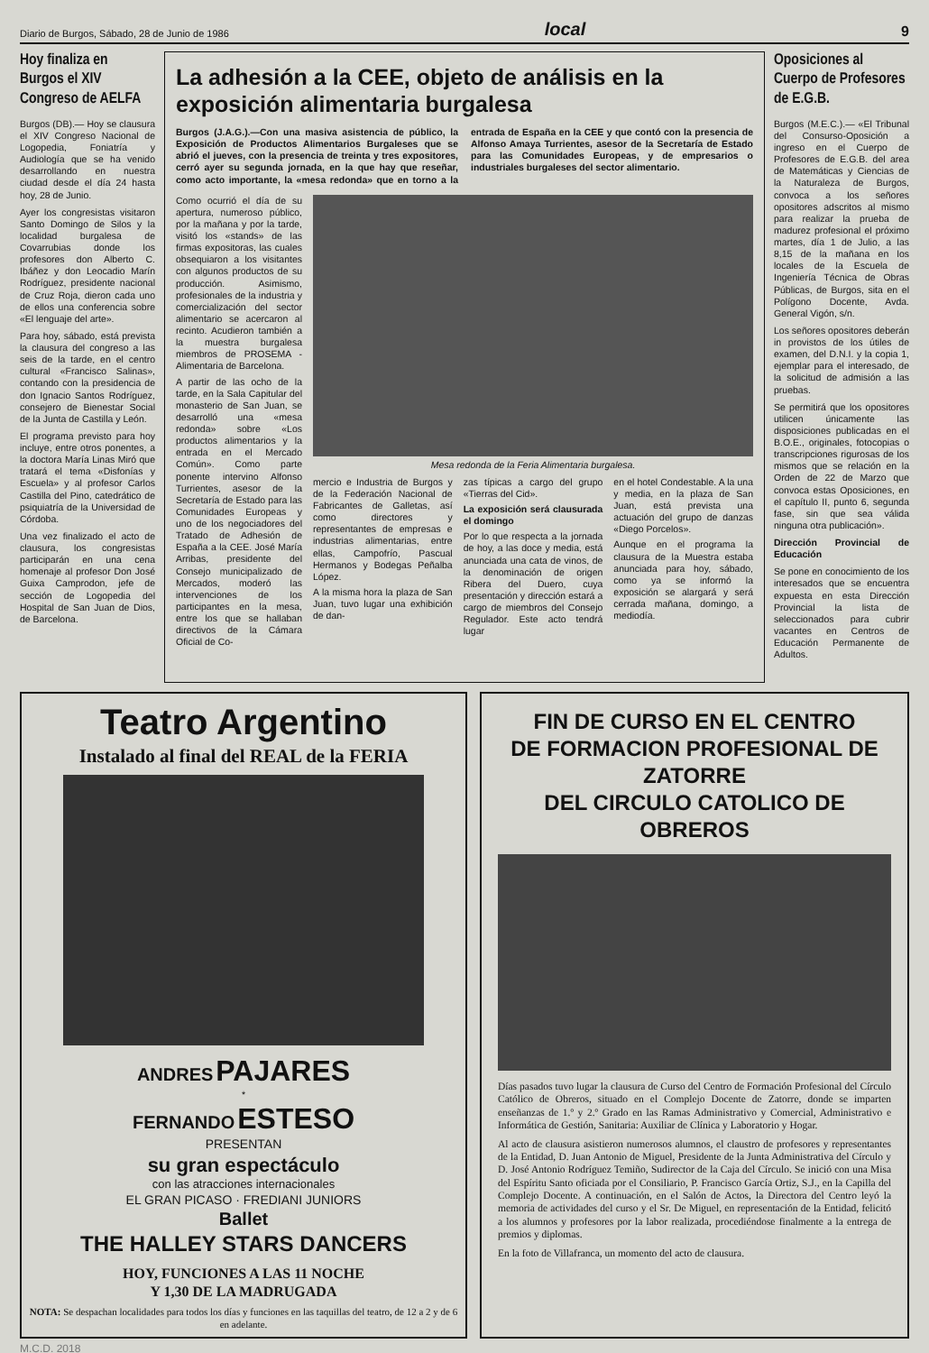Diario de Burgos, Sábado, 28 de Junio de 1986 local 9
Hoy finaliza en Burgos el XIV Congreso de AELFA
Burgos (DB).— Hoy se clausura el XIV Congreso Nacional de Logopedia, Foniatría y Audiología que se ha venido desarrollando en nuestra ciudad desde el día 24 hasta hoy, 28 de Junio.
Ayer los congresistas visitaron Santo Domingo de Silos y la localidad burgalesa de Covarrubias donde los profesores don Alberto C. Ibáñez y don Leocadio Marín Rodríguez, presidente nacional de Cruz Roja, dieron cada uno de ellos una conferencia sobre «El lenguaje del arte».
Para hoy, sábado, está prevista la clausura del congreso a las seis de la tarde, en el centro cultural «Francisco Salinas», contando con la presidencia de don Ignacio Santos Rodríguez, consejero de Bienestar Social de la Junta de Castilla y León.
El programa previsto para hoy incluye, entre otros ponentes, a la doctora María Linas Miró que tratará el tema «Disfonías y Escuela» y al profesor Carlos Castilla del Pino, catedrático de psiquiatría de la Universidad de Córdoba.
Una vez finalizado el acto de clausura, los congresistas participarán en una cena homenaje al profesor Don José Guixa Camprodon, jefe de sección de Logopedia del Hospital de San Juan de Dios, de Barcelona.
La adhesión a la CEE, objeto de análisis en la exposición alimentaria burgalesa
Burgos (J.A.G.).—Con una masiva asistencia de público, la Exposición de Productos Alimentarios Burgaleses que se abrió el jueves, con la presencia de treinta y tres expositores, cerró ayer su segunda jornada, en la que hay que reseñar, como acto importante, la «mesa redonda» que en torno a la entrada de España en la CEE y que contó con la presencia de Alfonso Amaya Turrientes, asesor de la Secretaría de Estado para las Comunidades Europeas, y de empresarios o industriales burgaleses del sector alimentario.
Como ocurrió el día de su apertura, numeroso público, por la mañana y por la tarde, visitó los «stands» de las firmas expositoras, las cuales obsequiaron a los visitantes con algunos productos de su producción. Asimismo, profesionales de la industria y comercialización del sector alimentario se acercaron al recinto. Acudieron también a la muestra burgalesa miembros de PROSEMA - Alimentaria de Barcelona.
A partir de las ocho de la tarde, en la Sala Capitular del monasterio de San Juan, se desarrolló una «mesa redonda» sobre «Los productos alimentarios y la entrada en el Mercado Común». Como parte ponente intervino Alfonso Turrientes, asesor de la Secretaría de Estado para las Comunidades Europeas y uno de los negociadores del Tratado de Adhesión de España a la CEE. José María Arribas, presidente del Consejo municipalizado de Mercados, moderó las intervenciones de los participantes en la mesa, entre los que se hallaban directivos de la Cámara Oficial de Co-
Mesa redonda de la Feria Alimentaria burgalesa.
mercio e Industria de Burgos y de la Federación Nacional de Fabricantes de Galletas, así como directores y representantes de empresas e industrias alimentarias, entre ellas, Campofrío, Pascual Hermanos y Bodegas Peñalba López.
A la misma hora la plaza de San Juan, tuvo lugar una exhibición de dan-
zas típicas a cargo del grupo «Tierras del Cid».
La exposición será clausurada el domingo
Por lo que respecta a la jornada de hoy, a las doce y media, está anunciada una cata de vinos, de la denominación de origen Ribera del Duero, cuya presentación y dirección estará a cargo de miembros del Consejo Regulador. Este acto tendrá lugar
en el hotel Condestable. A la una y media, en la plaza de San Juan, está prevista una actuación del grupo de danzas «Diego Porcelos».
Aunque en el programa la clausura de la Muestra estaba anunciada para hoy, sábado, como ya se informó la exposición se alargará y será cerrada mañana, domingo, a mediodía.
Oposiciones al Cuerpo de Profesores de E.G.B.
Burgos (M.E.C.).— «El Tribunal del Consurso-Oposición a ingreso en el Cuerpo de Profesores de E.G.B. del area de Matemáticas y Ciencias de la Naturaleza de Burgos, convoca a los señores opositores adscritos al mismo para realizar la prueba de madurez profesional el próximo martes, día 1 de Julio, a las 8,15 de la mañana en los locales de la Escuela de Ingeniería Técnica de Obras Públicas, de Burgos, sita en el Polígono Docente, Avda. General Vigón, s/n.
Los señores opositores deberán in provistos de los útiles de examen, del D.N.I. y la copia 1, ejemplar para el interesado, de la solicitud de admisión a las pruebas.
Se permitirá que los opositores utilicen únicamente las disposiciones publicadas en el B.O.E., originales, fotocopias o transcripciones rigurosas de los mismos que se relación en la Orden de 22 de Marzo que convoca estas Oposiciones, en el capítulo II, punto 6, segunda fase, sin que sea válida ninguna otra publicación».
Dirección Provincial de Educación
Se pone en conocimiento de los interesados que se encuentra expuesta en esta Dirección Provincial la lista de seleccionados para cubrir vacantes en Centros de Educación Permanente de Adultos.
Teatro Argentino
Instalado al final del REAL de la FERIA
ANDRES PAJARES
*
FERNANDO ESTESO
PRESENTAN
su gran espectáculo
con las atracciones internacionales
EL GRAN PICASO · FREDIANI JUNIORS
Ballet
THE HALLEY STARS DANCERS
HOY, FUNCIONES A LAS 11 NOCHE
Y 1,30 DE LA MADRUGADA
NOTA: Se despachan localidades para todos los días y funciones en las taquillas del teatro, de 12 a 2 y de 6 en adelante.
FIN DE CURSO EN EL CENTRO
DE FORMACION PROFESIONAL DE ZATORRE
DEL CIRCULO CATOLICO DE OBREROS
Días pasados tuvo lugar la clausura de Curso del Centro de Formación Profesional del Círculo Católico de Obreros, situado en el Complejo Docente de Zatorre, donde se imparten enseñanzas de 1.º y 2.º Grado en las Ramas Administrativo y Comercial, Administrativo e Informática de Gestión, Sanitaria: Auxiliar de Clínica y Laboratorio y Hogar.
Al acto de clausura asistieron numerosos alumnos, el claustro de profesores y representantes de la Entidad, D. Juan Antonio de Miguel, Presidente de la Junta Administrativa del Círculo y D. José Antonio Rodríguez Temiño, Sudirector de la Caja del Círculo. Se inició con una Misa del Espíritu Santo oficiada por el Consiliario, P. Francisco García Ortiz, S.J., en la Capilla del Complejo Docente. A continuación, en el Salón de Actos, la Directora del Centro leyó la memoria de actividades del curso y el Sr. De Miguel, en representación de la Entidad, felicitó a los alumnos y profesores por la labor realizada, procediéndose finalmente a la entrega de premios y diplomas.
En la foto de Villafranca, un momento del acto de clausura.
M.C.D. 2018